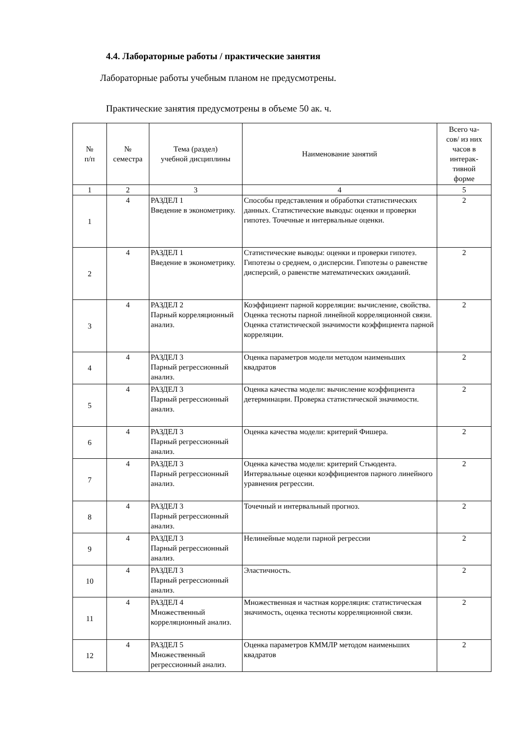4.4. Лабораторные работы / практические занятия
Лабораторные работы учебным планом не предусмотрены.
Практические занятия предусмотрены в объеме 50 ак. ч.
| № п/п | № семестра | Тема (раздел) учебной дисциплины | Наименование занятий | Всего ча- сов/ из них часов в интерак- тивной форме |
| --- | --- | --- | --- | --- |
| 1 | 2 | 3 | 4 | 5 |
| 1 | 4 | РАЗДЕЛ 1 Введение в эконометрику. | Способы представления и обработки статистических данных. Статистические выводы: оценки и проверки гипотез. Точечные и интервальные оценки. | 2 |
| 2 | 4 | РАЗДЕЛ 1 Введение в эконометрику. | Статистические выводы: оценки и проверки гипотез. Гипотезы о среднем, о дисперсии. Гипотезы о равенстве дисперсий, о равенстве математических ожиданий. | 2 |
| 3 | 4 | РАЗДЕЛ 2 Парный корреляционный анализ. | Коэффициент парной корреляции: вычисление, свойства. Оценка тесноты парной линейной корреляционной связи. Оценка статистической значимости коэффициента парной корреляции. | 2 |
| 4 | 4 | РАЗДЕЛ 3 Парный регрессионный анализ. | Оценка параметров модели методом наименьших квадратов | 2 |
| 5 | 4 | РАЗДЕЛ 3 Парный регрессионный анализ. | Оценка качества модели: вычисление коэффициента детерминации. Проверка статистической значимости. | 2 |
| 6 | 4 | РАЗДЕЛ 3 Парный регрессионный анализ. | Оценка качества модели: критерий Фишера. | 2 |
| 7 | 4 | РАЗДЕЛ 3 Парный регрессионный анализ. | Оценка качества модели: критерий Стьюдента. Интервальные оценки коэффициентов парного линейного уравнения регрессии. | 2 |
| 8 | 4 | РАЗДЕЛ 3 Парный регрессионный анализ. | Точечный и интервальный прогноз. | 2 |
| 9 | 4 | РАЗДЕЛ 3 Парный регрессионный анализ. | Нелинейные модели парной регрессии | 2 |
| 10 | 4 | РАЗДЕЛ 3 Парный регрессионный анализ. | Эластичность. | 2 |
| 11 | 4 | РАЗДЕЛ 4 Множественный корреляционный анализ. | Множественная и частная корреляция: статистическая значимость, оценка тесноты корреляционной связи. | 2 |
| 12 | 4 | РАЗДЕЛ 5 Множественный регрессионный анализ. | Оценка параметров КММЛР методом наименьших квадратов | 2 |